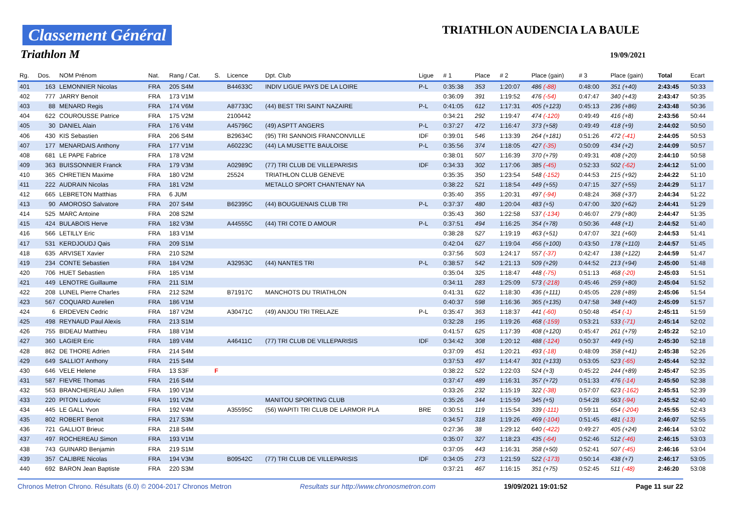Classement Général
Triathlon M
TRIATHLON AUDENCIA LA BAULE
19/09/2021
| Rg. | Dos. | NOM Prénom | Nat. | Rang / Cat. | S. | Licence | Dpt. Club | Ligue | # 1 | Place | # 2 | Place (gain) | # 3 | Place (gain) | Total | Ecart |
| --- | --- | --- | --- | --- | --- | --- | --- | --- | --- | --- | --- | --- | --- | --- | --- | --- |
| 401 | 163 | LEMONNIER Nicolas | FRA | 205 S4M | | B44633C | INDIV LIGUE PAYS DE LA LOIRE | P-L | 0:35:38 | 353 | 1:20:07 | 486 (-88) | 0:48:00 | 351 (+40) | 2:43:45 | 50:33 |
| 402 | 777 | JARRY Benoit | FRA | 173 V1M | | | | | 0:36:09 | 391 | 1:19:52 | 476 (-54) | 0:47:47 | 340 (+43) | 2:43:47 | 50:35 |
| 403 | 88 | MENARD Regis | FRA | 174 V6M | | A87733C | (44) BEST TRI SAINT NAZAIRE | P-L | 0:41:05 | 612 | 1:17:31 | 405 (+123) | 0:45:13 | 236 (+86) | 2:43:48 | 50:36 |
| 404 | 622 | COUROUSSE Patrice | FRA | 175 V2M | | 2100442 | | | 0:34:21 | 292 | 1:19:47 | 474 (-120) | 0:49:49 | 416 (+8) | 2:43:56 | 50:44 |
| 405 | 30 | DANIEL Alain | FRA | 176 V4M | | A45796C | (49) ASPTT ANGERS | P-L | 0:37:27 | 472 | 1:16:47 | 373 (+58) | 0:49:49 | 418 (+9) | 2:44:02 | 50:50 |
| 406 | 430 | KIS Sebastien | FRA | 206 S4M | | B29634C | (95) TRI SANNOIS FRANCONVILLE | IDF | 0:39:01 | 546 | 1:13:39 | 264 (+181) | 0:51:26 | 472 (-41) | 2:44:05 | 50:53 |
| 407 | 177 | MENARDAIS Anthony | FRA | 177 V1M | | A60223C | (44) LA MUSETTE BAULOISE | P-L | 0:35:56 | 374 | 1:18:05 | 427 (-35) | 0:50:09 | 434 (+2) | 2:44:09 | 50:57 |
| 408 | 681 | LE PAPE Fabrice | FRA | 178 V2M | | | | | 0:38:01 | 507 | 1:16:39 | 370 (+79) | 0:49:31 | 408 (+20) | 2:44:10 | 50:58 |
| 409 | 363 | BUISSONNIER Franck | FRA | 179 V3M | | A02989C | (77) TRI CLUB DE VILLEPARISIS | IDF | 0:34:33 | 302 | 1:17:06 | 385 (-45) | 0:52:33 | 502 (-62) | 2:44:12 | 51:00 |
| 410 | 365 | CHRETIEN Maxime | FRA | 180 V2M | | 25524 | TRIATHLON CLUB GENEVE | | 0:35:35 | 350 | 1:23:54 | 548 (-152) | 0:44:53 | 215 (+92) | 2:44:22 | 51:10 |
| 411 | 222 | AUDRAIN Nicolas | FRA | 181 V2M | | | METALLO SPORT CHANTENAY NA | | 0:38:22 | 521 | 1:18:54 | 449 (+55) | 0:47:15 | 327 (+55) | 2:44:29 | 51:17 |
| 412 | 665 | LEBRETON Matthias | FRA | 6 JUM | | | | | 0:35:40 | 355 | 1:20:31 | 497 (-94) | 0:48:24 | 368 (+37) | 2:44:34 | 51:22 |
| 413 | 90 | AMOROSO Salvatore | FRA | 207 S4M | | B62395C | (44) BOUGUENAIS CLUB TRI | P-L | 0:37:37 | 480 | 1:20:04 | 483 (+5) | 0:47:00 | 320 (+62) | 2:44:41 | 51:29 |
| 414 | 525 | MARC Antoine | FRA | 208 S2M | | | | | 0:35:43 | 360 | 1:22:58 | 537 (-134) | 0:46:07 | 279 (+80) | 2:44:47 | 51:35 |
| 415 | 424 | BULABOIS Herve | FRA | 182 V3M | | A44555C | (44) TRI COTE D AMOUR | P-L | 0:37:51 | 494 | 1:16:25 | 354 (+78) | 0:50:36 | 448 (+1) | 2:44:52 | 51:40 |
| 416 | 566 | LETILLY Eric | FRA | 183 V1M | | | | | 0:38:28 | 527 | 1:19:19 | 463 (+51) | 0:47:07 | 321 (+60) | 2:44:53 | 51:41 |
| 417 | 531 | KERDJOUDJ Qais | FRA | 209 S1M | | | | | 0:42:04 | 627 | 1:19:04 | 456 (+100) | 0:43:50 | 178 (+110) | 2:44:57 | 51:45 |
| 418 | 635 | ARVISET Xavier | FRA | 210 S2M | | | | | 0:37:56 | 503 | 1:24:17 | 557 (-37) | 0:42:47 | 138 (+122) | 2:44:59 | 51:47 |
| 419 | 234 | CONTE Sebastien | FRA | 184 V2M | | A32953C | (44) NANTES TRI | P-L | 0:38:57 | 542 | 1:21:13 | 509 (+29) | 0:44:52 | 213 (+94) | 2:45:00 | 51:48 |
| 420 | 706 | HUET Sebastien | FRA | 185 V1M | | | | | 0:35:04 | 325 | 1:18:47 | 448 (-75) | 0:51:13 | 468 (-20) | 2:45:03 | 51:51 |
| 421 | 449 | LENOTRE Guillaume | FRA | 211 S1M | | | | | 0:34:11 | 283 | 1:25:09 | 573 (-218) | 0:45:46 | 259 (+80) | 2:45:04 | 51:52 |
| 422 | 208 | LUNEL Pierre Charles | FRA | 212 S2M | | B71917C | MANCHOTS DU TRIATHLON | | 0:41:31 | 622 | 1:18:30 | 436 (+111) | 0:45:05 | 228 (+89) | 2:45:06 | 51:54 |
| 423 | 567 | COQUARD Aurelien | FRA | 186 V1M | | | | | 0:40:37 | 598 | 1:16:36 | 365 (+135) | 0:47:58 | 348 (+40) | 2:45:09 | 51:57 |
| 424 | 6 | ERDEVEN Cedric | FRA | 187 V2M | | A30471C | (49) ANJOU TRI TRELAZE | P-L | 0:35:47 | 363 | 1:18:37 | 441 (-60) | 0:50:48 | 454 (-1) | 2:45:11 | 51:59 |
| 425 | 498 | REYNAUD Paul Alexis | FRA | 213 S1M | | | | | 0:32:28 | 195 | 1:19:26 | 468 (-159) | 0:53:21 | 533 (-71) | 2:45:14 | 52:02 |
| 426 | 755 | BIDEAU Matthieu | FRA | 188 V1M | | | | | 0:41:57 | 625 | 1:17:39 | 408 (+120) | 0:45:47 | 261 (+79) | 2:45:22 | 52:10 |
| 427 | 360 | LAGIER Eric | FRA | 189 V4M | | A46411C | (77) TRI CLUB DE VILLEPARISIS | IDF | 0:34:42 | 308 | 1:20:12 | 488 (-124) | 0:50:37 | 449 (+5) | 2:45:30 | 52:18 |
| 428 | 862 | DE THORE Adrien | FRA | 214 S4M | | | | | 0:37:09 | 451 | 1:20:21 | 493 (-18) | 0:48:09 | 358 (+41) | 2:45:38 | 52:26 |
| 429 | 649 | SALLIOT Anthony | FRA | 215 S4M | | | | | 0:37:53 | 497 | 1:14:47 | 301 (+133) | 0:53:05 | 523 (-65) | 2:45:44 | 52:32 |
| 430 | 646 | VELE Helene | FRA | 13 S3F | F | | | | 0:38:22 | 522 | 1:22:03 | 524 (+3) | 0:45:22 | 244 (+89) | 2:45:47 | 52:35 |
| 431 | 587 | FIEVRE Thomas | FRA | 216 S4M | | | | | 0:37:47 | 489 | 1:16:31 | 357 (+72) | 0:51:33 | 476 (-14) | 2:45:50 | 52:38 |
| 432 | 563 | BRANCHEREAU Julien | FRA | 190 V1M | | | | | 0:33:26 | 232 | 1:15:19 | 322 (-38) | 0:57:07 | 623 (-162) | 2:45:51 | 52:39 |
| 433 | 220 | PITON Ludovic | FRA | 191 V2M | | | MANITOU SPORTING CLUB | | 0:35:26 | 344 | 1:15:59 | 345 (+5) | 0:54:28 | 563 (-94) | 2:45:52 | 52:40 |
| 434 | 445 | LE GALL Yvon | FRA | 192 V4M | | A35595C | (56) WAPITI TRI CLUB DE LARMOR PLA | BRE | 0:30:51 | 119 | 1:15:54 | 339 (-111) | 0:59:11 | 654 (-204) | 2:45:55 | 52:43 |
| 435 | 802 | ROBERT Benoit | FRA | 217 S3M | | | | | 0:34:57 | 318 | 1:19:26 | 469 (-104) | 0:51:45 | 481 (-13) | 2:46:07 | 52:55 |
| 436 | 721 | GALLIOT Brieuc | FRA | 218 S4M | | | | | 0:27:36 | 38 | 1:29:12 | 640 (-422) | 0:49:27 | 405 (+24) | 2:46:14 | 53:02 |
| 437 | 497 | ROCHEREAU Simon | FRA | 193 V1M | | | | | 0:35:07 | 327 | 1:18:23 | 435 (-64) | 0:52:46 | 512 (-46) | 2:46:15 | 53:03 |
| 438 | 743 | GUINARD Benjamin | FRA | 219 S1M | | | | | 0:37:05 | 443 | 1:16:31 | 358 (+50) | 0:52:41 | 507 (-45) | 2:46:16 | 53:04 |
| 439 | 357 | CALIBRE Nicolas | FRA | 194 V3M | | B09542C | (77) TRI CLUB DE VILLEPARISIS | IDF | 0:34:05 | 273 | 1:21:59 | 522 (-173) | 0:50:14 | 438 (+7) | 2:46:17 | 53:05 |
| 440 | 692 | BARON Jean Baptiste | FRA | 220 S3M | | | | | 0:37:21 | 467 | 1:16:15 | 351 (+75) | 0:52:45 | 511 (-48) | 2:46:20 | 53:08 |
Chronos Metron Chrono. Résultats (6.0) © 2004-2017 Chronos Metron Resultats sur http://www.chronosmetron.com 19/09/2021 19:01:52 Page 11 sur 22